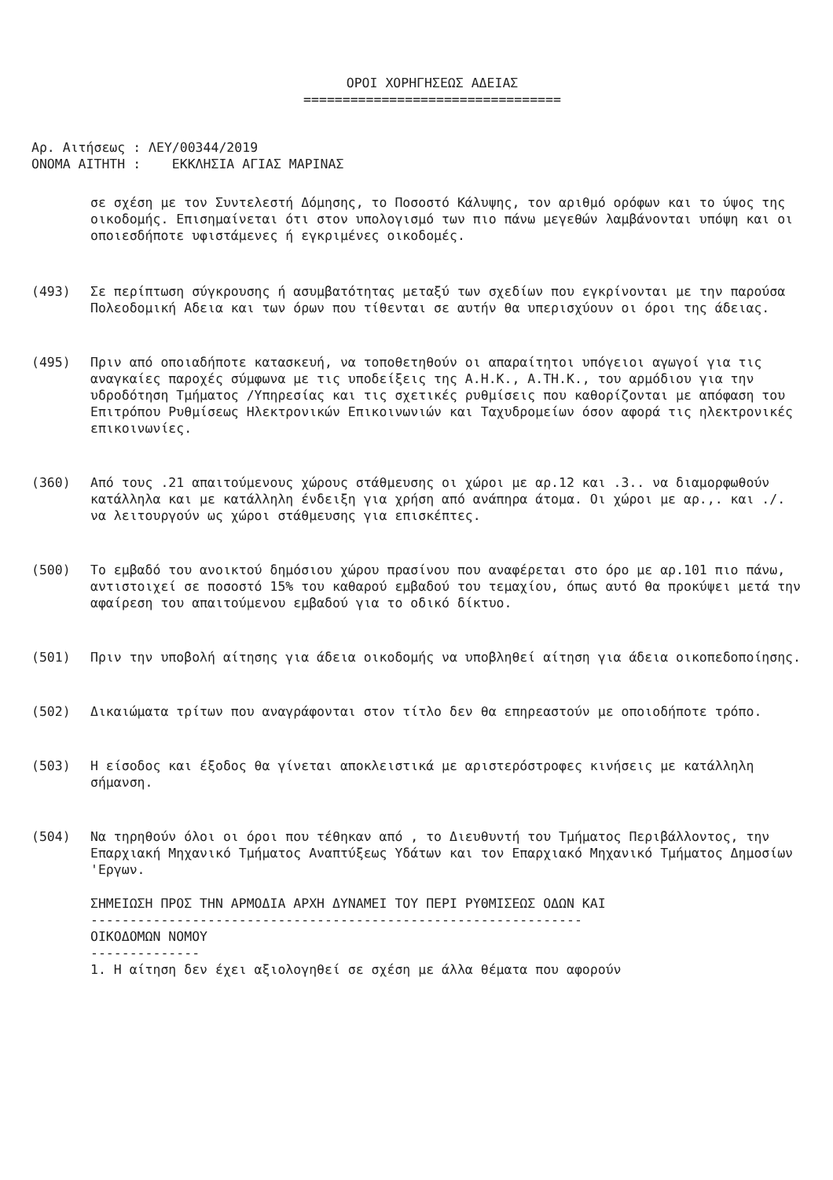ΟΡΟΙ ΧΟΡΗΓΗΣΕΩΣ ΑΔΕΙΑΣ
=================================
Αρ. Αιτήσεως : ΛΕΥ/00344/2019
ΟΝΟΜΑ ΑΙΤΗΤΗ : ΕΚΚΛΗΣΙΑ ΑΓΙΑΣ ΜΑΡΙΝΑΣ
σε σχέση με τον Συντελεστή Δόμησης, το Ποσοστό Κάλυψης, τον αριθμό ορόφων και το ύψος της οικοδομής. Επισημαίνεται ότι στον υπολογισμό των πιο πάνω μεγεθών λαμβάνονται υπόψη και οι οποιεσδήποτε υφιστάμενες ή εγκριμένες οικοδομές.
(493) Σε περίπτωση σύγκρουσης ή ασυμβατότητας μεταξύ των σχεδίων που εγκρίνονται με την παρούσα Πολεοδομική Αδεια και των όρων που τίθενται σε αυτήν θα υπερισχύουν οι όροι της άδειας.
(495) Πριν από οποιαδήποτε κατασκευή, να τοποθετηθούν οι απαραίτητοι υπόγειοι αγωγοί για τις αναγκαίες παροχές σύμφωνα με τις υποδείξεις της Α.Η.Κ., Α.ΤΗ.Κ., του αρμόδιου για την υδροδότηση Τμήματος /Υπηρεσίας και τις σχετικές ρυθμίσεις που καθορίζονται με απόφαση του Επιτρόπου Ρυθμίσεως Ηλεκτρονικών Επικοινωνιών και Ταχυδρομείων όσον αφορά τις ηλεκτρονικές επικοινωνίες.
(360) Από τους .21 απαιτούμενους χώρους στάθμευσης οι χώροι με αρ.12 και .3.. να διαμορφωθούν κατάλληλα και με κατάλληλη ένδειξη για χρήση από ανάπηρα άτομα. Οι χώροι με αρ.,. και ./. να λειτουργούν ως χώροι στάθμευσης για επισκέπτες.
(500) Το εμβαδό του ανοικτού δημόσιου χώρου πρασίνου που αναφέρεται στο όρο με αρ.101 πιο πάνω, αντιστοιχεί σε ποσοστό 15% του καθαρού εμβαδού του τεμαχίου, όπως αυτό θα προκύψει μετά την αφαίρεση του απαιτούμενου εμβαδού για το οδικό δίκτυο.
(501) Πριν την υποβολή αίτησης για άδεια οικοδομής να υποβληθεί αίτηση για άδεια οικοπεδοποίησης.
(502) Δικαιώματα τρίτων που αναγράφονται στον τίτλο δεν θα επηρεαστούν με οποιοδήποτε τρόπο.
(503) Η είσοδος και έξοδος θα γίνεται αποκλειστικά με αριστερόστροφες κινήσεις με κατάλληλη σήμανση.
(504) Να τηρηθούν όλοι οι όροι που τέθηκαν από , το Διευθυντή του Τμήματος Περιβάλλοντος, την Επαρχιακή Μηχανικό Τμήματος Αναπτύξεως Υδάτων και τον Επαρχιακό Μηχανικό Τμήματος Δημοσίων 'Εργων.
ΣΗΜΕΙΩΣΗ ΠΡΟΣ ΤΗΝ ΑΡΜΟΔΙΑ ΑΡΧΗ ΔΥΝΑΜΕΙ ΤΟΥ ΠΕΡΙ ΡΥΘΜΙΣΕΩΣ ΟΔΩΝ ΚΑΙ
---------------------------------------------------------------
ΟΙΚΟΔΟΜΩΝ ΝΟΜΟΥ
--------------
1. Η αίτηση δεν έχει αξιολογηθεί σε σχέση με άλλα θέματα που αφορούν